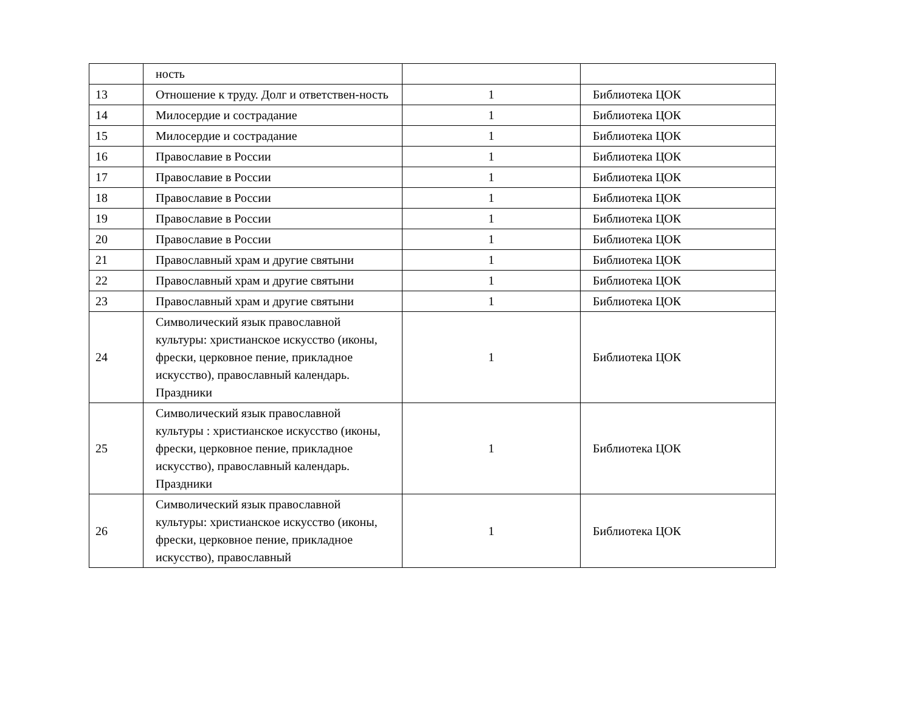| | ность | | |
| 13 | Отношение к труду. Долг и ответствен-ность | 1 | Библиотека ЦОК |
| 14 | Милосердие и сострадание | 1 | Библиотека ЦОК |
| 15 | Милосердие и сострадание | 1 | Библиотека ЦОК |
| 16 | Православие в России | 1 | Библиотека ЦОК |
| 17 | Православие в России | 1 | Библиотека ЦОК |
| 18 | Православие в России | 1 | Библиотека ЦОК |
| 19 | Православие в России | 1 | Библиотека ЦОК |
| 20 | Православие в России | 1 | Библиотека ЦОК |
| 21 | Православный храм и другие святыни | 1 | Библиотека ЦОК |
| 22 | Православный храм и другие святыни | 1 | Библиотека ЦОК |
| 23 | Православный храм и другие святыни | 1 | Библиотека ЦОК |
| 24 | Символический язык православной культуры: христианское искусство (иконы, фрески, церковное пение, прикладное искусство), православный календарь. Праздники | 1 | Библиотека ЦОК |
| 25 | Символический язык православной культуры : христианское искусство (иконы, фрески, церковное пение, прикладное искусство), православный календарь. Праздники | 1 | Библиотека ЦОК |
| 26 | Символический язык православной культуры: христианское искусство (иконы, фрески, церковное пение, прикладное искусство), православный | 1 | Библиотека ЦОК |